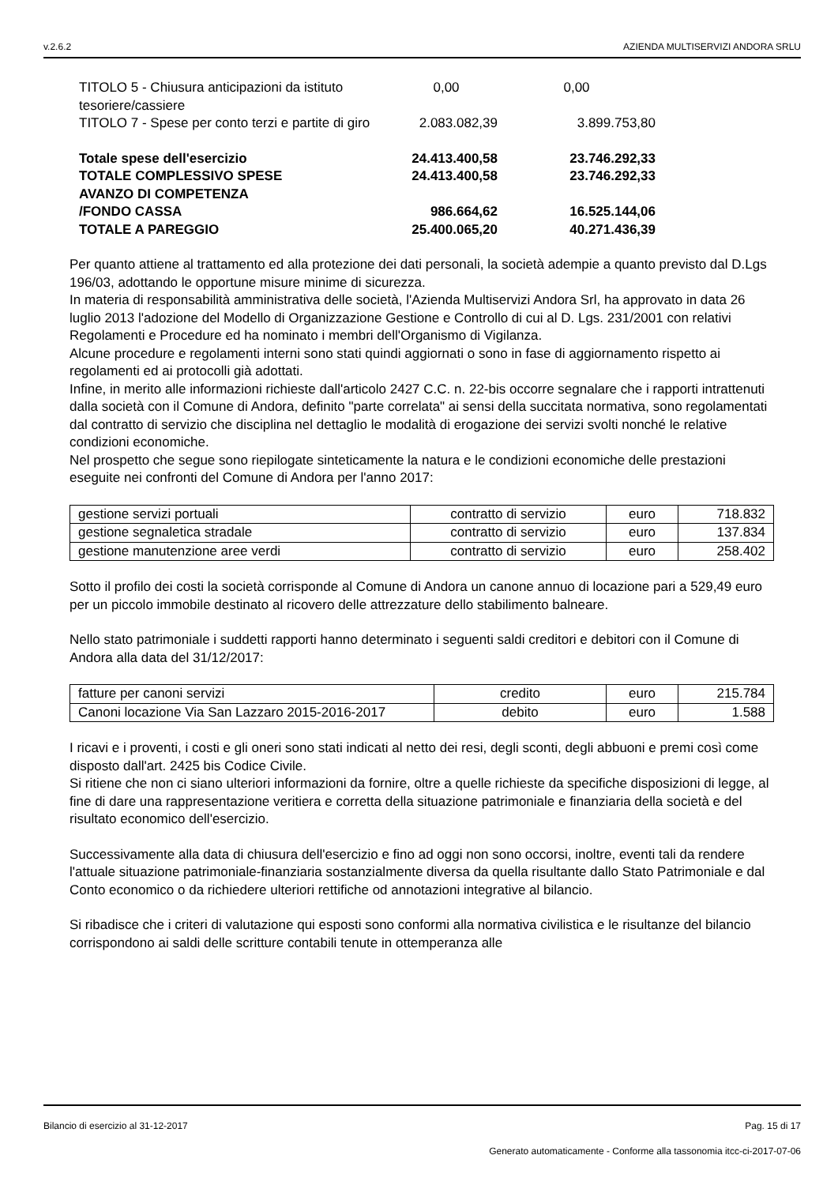v.2.6.2 AZIENDA MULTISERVIZI ANDORA SRLU
| TITOLO 5 - Chiusura anticipazioni da istituto tesoriere/cassiere | 0,00 | 0,00 |
| TITOLO 7 - Spese per conto terzi e partite di giro | 2.083.082,39 | 3.899.753,80 |
| Totale spese dell'esercizio | 24.413.400,58 | 23.746.292,33 |
| TOTALE COMPLESSIVO SPESE | 24.413.400,58 | 23.746.292,33 |
| AVANZO DI COMPETENZA /FONDO CASSA | 986.664,62 | 16.525.144,06 |
| TOTALE A PAREGGIO | 25.400.065,20 | 40.271.436,39 |
Per quanto attiene al trattamento ed alla protezione dei dati personali, la società adempie a quanto previsto dal D.Lgs 196/03, adottando le opportune misure minime di sicurezza.
In materia di responsabilità amministrativa delle società, l'Azienda Multiservizi Andora Srl, ha approvato in data 26 luglio 2013 l'adozione del Modello di Organizzazione Gestione e Controllo di cui al D. Lgs. 231/2001 con relativi Regolamenti e Procedure ed ha nominato i membri dell'Organismo di Vigilanza.
Alcune procedure e regolamenti interni sono stati quindi aggiornati o sono in fase di aggiornamento rispetto ai regolamenti ed ai protocolli già adottati.
Infine, in merito alle informazioni richieste dall'articolo 2427 C.C. n. 22-bis occorre segnalare che i rapporti intrattenuti dalla società con il Comune di Andora, definito "parte correlata" ai sensi della succitata normativa, sono regolamentati dal contratto di servizio che disciplina nel dettaglio le modalità di erogazione dei servizi svolti nonché le relative condizioni economiche.
Nel prospetto che segue sono riepilogate sinteticamente la natura e le condizioni economiche delle prestazioni eseguite nei confronti del Comune di Andora per l'anno 2017:
| gestione servizi portuali | contratto di servizio | euro | 718.832 |
| gestione segnaletica stradale | contratto di servizio | euro | 137.834 |
| gestione manutenzione aree verdi | contratto di servizio | euro | 258.402 |
Sotto il profilo dei costi la società corrisponde al Comune di Andora un canone annuo di locazione pari a 529,49 euro per un piccolo immobile destinato al ricovero delle attrezzature dello stabilimento balneare.
Nello stato patrimoniale i suddetti rapporti hanno determinato i seguenti saldi creditori e debitori con il Comune di Andora alla data del 31/12/2017:
| fatture per canoni servizi | credito | euro | 215.784 |
| Canoni locazione Via San Lazzaro 2015-2016-2017 | debito | euro | 1.588 |
I ricavi e i proventi, i costi e gli oneri sono stati indicati al netto dei resi, degli sconti, degli abbuoni e premi così come disposto dall'art. 2425 bis Codice Civile.
Si ritiene che non ci siano ulteriori informazioni da fornire, oltre a quelle richieste da specifiche disposizioni di legge, al fine di dare una rappresentazione veritiera e corretta della situazione patrimoniale e finanziaria della società e del risultato economico dell'esercizio.
Successivamente alla data di chiusura dell'esercizio e fino ad oggi non sono occorsi, inoltre, eventi tali da rendere l'attuale situazione patrimoniale-finanziaria sostanzialmente diversa da quella risultante dallo Stato Patrimoniale e dal Conto economico o da richiedere ulteriori rettifiche od annotazioni integrative al bilancio.
Si ribadisce che i criteri di valutazione qui esposti sono conformi alla normativa civilistica e le risultanze del bilancio corrispondono ai saldi delle scritture contabili tenute in ottemperanza alle
Bilancio di esercizio al 31-12-2017 Pag. 15 di 17
Generato automaticamente - Conforme alla tassonomia itcc-ci-2017-07-06